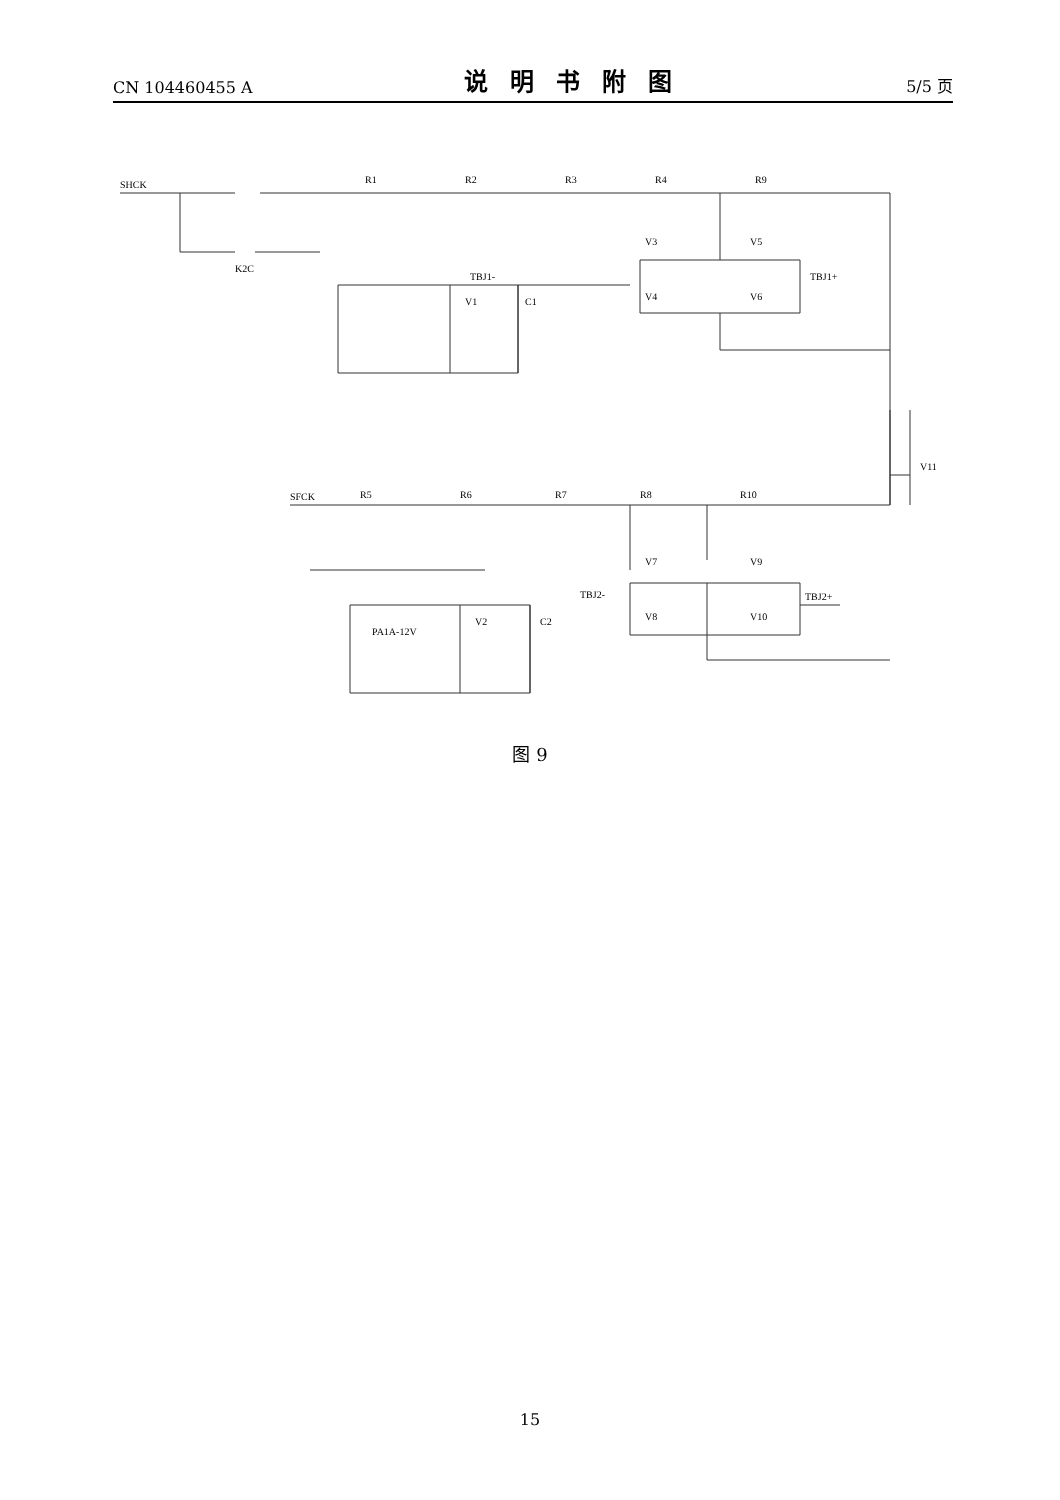CN 104460455 A 说明书附图 5/5 页
R1
R2
R3
R4
R9
V3
V5
V4
V6
K2C
V1
C1
TBJ1+
TBJ1-
R5
R6
R7
R8
R10
V7
V9
V8
V10
V2
C2
PA1A-12V
V11
SHCK
SFCK
TBJ2+
TBJ2-
图 9
15